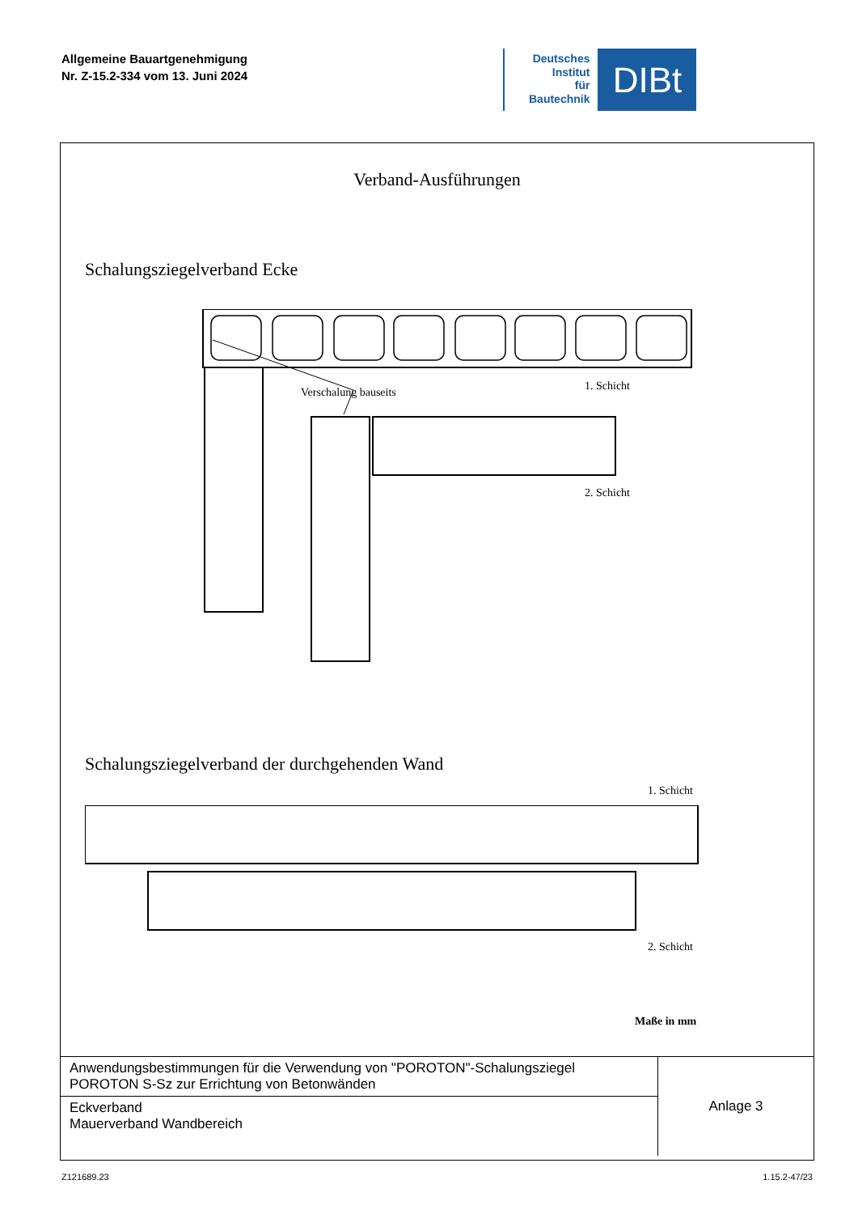Allgemeine Bauartgenehmigung
Nr. Z-15.2-334 vom 13. Juni 2024
Deutsches
Institut
für
Bautechnik
DIBt
Verband-Ausführungen
Schalungsziegelverband Ecke
Verschalung bauseits 1. Schicht
2. Schicht
Schalungsziegelverband der durchgehenden Wand
1. Schicht
2. Schicht
Maße in mm
| Anwendungsbestimmungen für die Verwendung von "POROTON"-Schalungsziegel POROTON S-Sz zur Errichtung von Betonwänden | Anlage 3 |
| Eckverband Mauerverband Wandbereich | |
Z121689.23 1.15.2-47/23